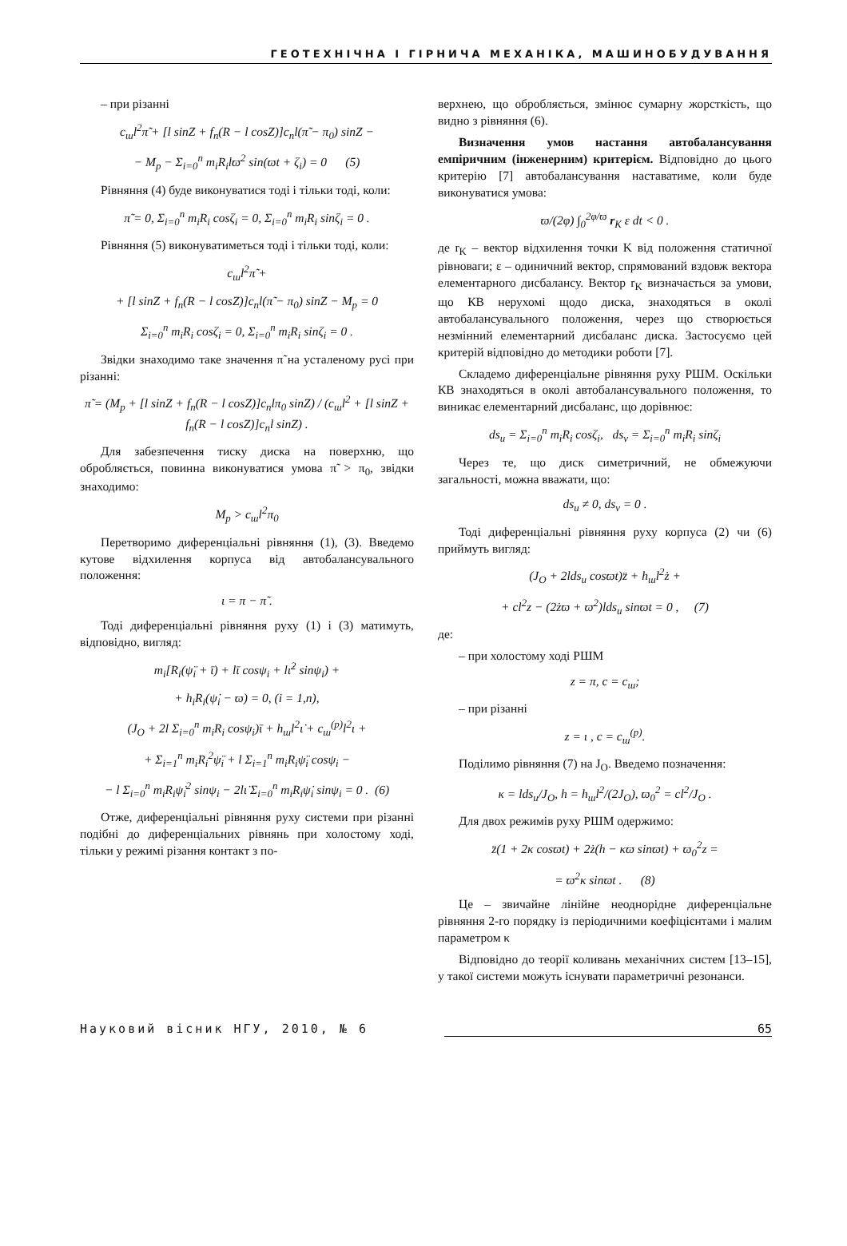ГЕОТЕХНІЧНА І ГІРНИЧА МЕХАНІКА, МАШИНОБУДУВАННЯ
– при різанні
c<sub>ш</sub>l<sup>2</sup>π̃ + [l sinZ + f<sub>n</sub>(R − l cosZ)]c<sub>n</sub>l(π̃ − π<sub>0</sub>) sinZ −
− M<sub>p</sub> − Σ<sub>i=0</sub><sup>n</sup> m<sub>i</sub>R<sub>i</sub>lϖ<sup>2</sup> sin(ϖt + ζ<sub>i</sub>) = 0 (5)
Рівняння (4) буде виконуватися тоді і тільки тоді, коли:
π̃ = 0, Σ<sub>i=0</sub><sup>n</sup> m<sub>i</sub>R<sub>i</sub> cosζ<sub>i</sub> = 0, Σ<sub>i=0</sub><sup>n</sup> m<sub>i</sub>R<sub>i</sub> sinζ<sub>i</sub> = 0 .
Рівняння (5) виконуватиметься тоді і тільки тоді, коли:
c<sub>ш</sub>l<sup>2</sup>π̃ +
+ [l sinZ + f<sub>n</sub>(R − l cosZ)]c<sub>n</sub>l(π̃ − π<sub>0</sub>) sinZ − M<sub>p</sub> = 0
Σ<sub>i=0</sub><sup>n</sup> m<sub>i</sub>R<sub>i</sub> cosζ<sub>i</sub> = 0, Σ<sub>i=0</sub><sup>n</sup> m<sub>i</sub>R<sub>i</sub> sinζ<sub>i</sub> = 0 .
Звідки знаходимо таке значення π̃ на усталеному русі при різанні:
π̃ = (M<sub>p</sub> + [l sinZ + f<sub>n</sub>(R − l cosZ)]c<sub>n</sub>lπ<sub>0</sub> sinZ) / (c<sub>ш</sub>l<sup>2</sup> + [l sinZ + f<sub>n</sub>(R − l cosZ)]c<sub>n</sub>l sinZ) .
Для забезпечення тиску диска на поверхню, що обробляється, повинна виконуватися умова π̃ > π<sub>0</sub>, звідки знаходимо:
M<sub>p</sub> > c<sub>ш</sub>l<sup>2</sup>π<sub>0</sub>
Перетворимо диференціальні рівняння (1), (3). Введемо кутове відхилення корпуса від автобалансувального положення:
ι = π − π̃ .
Тоді диференціальні рівняння руху (1) і (3) матимуть, відповідно, вигляд:
m<sub>i</sub>[R<sub>i</sub>(ψ̈<sub>i</sub> + ῑ) + lῑ cosψ<sub>i</sub> + lι̇<sup>2</sup> sinψ<sub>i</sub>) +
+ h<sub>i</sub>R<sub>i</sub>(ψ̇<sub>i</sub> − ϖ) = 0, (i = 1,n),
(J<sub>O</sub> + 2l Σ<sub>i=0</sub><sup>n</sup> m<sub>i</sub>R<sub>i</sub> cosψ<sub>i</sub>)ῑ + h<sub>ш</sub>l<sup>2</sup>ι̇ + c<sub>ш</sub><sup>(p)</sup>l<sup>2</sup>ι +
+ Σ<sub>i=1</sub><sup>n</sup> m<sub>i</sub>R<sub>i</sub><sup>2</sup>ψ̈<sub>i</sub> + l Σ<sub>i=1</sub><sup>n</sup> m<sub>i</sub>R<sub>i</sub>ψ̈<sub>i</sub> cosψ<sub>i</sub> −
− l Σ<sub>i=0</sub><sup>n</sup> m<sub>i</sub>R<sub>i</sub>ψ̇<sub>i</sub><sup>2</sup> sinψ<sub>i</sub> − 2lι̇ Σ<sub>i=0</sub><sup>n</sup> m<sub>i</sub>R<sub>i</sub>ψ̇<sub>i</sub> sinψ<sub>i</sub> = 0 . (6)
Отже, диференціальні рівняння руху системи при різанні подібні до диференціальних рівнянь при холостому ході, тільки у режимі різання контакт з по-
верхнею, що обробляється, змінює сумарну жорсткість, що видно з рівняння (6).
Визначення умов настання автобалансування емпіричним (інженерним) критерієм. Відповідно до цього критерію [7] автобалансування наставатиме, коли буде виконуватися умова:
ϖ/(2φ) ∫<sub>0</sub><sup>2φ/ϖ</sup> r<sub>K</sub> ε dt < 0 .
де r<sub>K</sub> – вектор відхилення точки K від положення статичної рівноваги; ε – одиничний вектор, спрямований вздовж вектора елементарного дисбалансу. Вектор r<sub>K</sub> визначається за умови, що КВ нерухомі щодо диска, знаходяться в околі автобалансувального положення, через що створюється незмінний елементарний дисбаланс диска. Застосуємо цей критерій відповідно до методики роботи [7].
Складемо диференціальне рівняння руху РШМ. Оскільки КВ знаходяться в околі автобалансувального положення, то виникає елементарний дисбаланс, що дорівнює:
ds<sub>u</sub> = Σ<sub>i=0</sub><sup>n</sup> m<sub>i</sub>R<sub>i</sub> cosζ<sub>i</sub>, ds<sub>v</sub> = Σ<sub>i=0</sub><sup>n</sup> m<sub>i</sub>R<sub>i</sub> sinζ<sub>i</sub>
Через те, що диск симетричний, не обмежуючи загальності, можна вважати, що:
ds<sub>u</sub> ≠ 0, ds<sub>v</sub> = 0 .
Тоді диференціальні рівняння руху корпуса (2) чи (6) приймуть вигляд:
(J<sub>O</sub> + 2lds<sub>u</sub> cosϖt)z̈ + h<sub>ш</sub>l<sup>2</sup>ż +
+ cl<sup>2</sup>z − (2żϖ + ϖ<sup>2</sup>)lds<sub>u</sub> sinϖt = 0 , (7)
де:
– при холостому ході РШМ
z = π, c = c<sub>ш</sub>;
– при різанні
z = ι , c = c<sub>ш</sub><sup>(p)</sup>.
Поділимо рівняння (7) на J<sub>O</sub>. Введемо позначення:
κ = lds<sub>u</sub>/J<sub>O</sub>, h = h<sub>ш</sub>l<sup>2</sup>/(2J<sub>O</sub>), ϖ<sub>0</sub><sup>2</sup> = cl<sup>2</sup>/J<sub>O</sub> .
Для двох режимів руху РШМ одержимо:
z̈(1 + 2κ cosϖt) + 2ż(h − κϖ sinϖt) + ϖ<sub>0</sub><sup>2</sup>z =
= ϖ<sup>2</sup>κ sinϖt . (8)
Це – звичайне лінійне неоднорідне диференціальне рівняння 2-го порядку із періодичними коефіцієнтами і малим параметром κ
Відповідно до теорії коливань механічних систем [13–15], у такої системи можуть існувати параметричні резонанси.
Науковий вісник НГУ, 2010, № 6 65